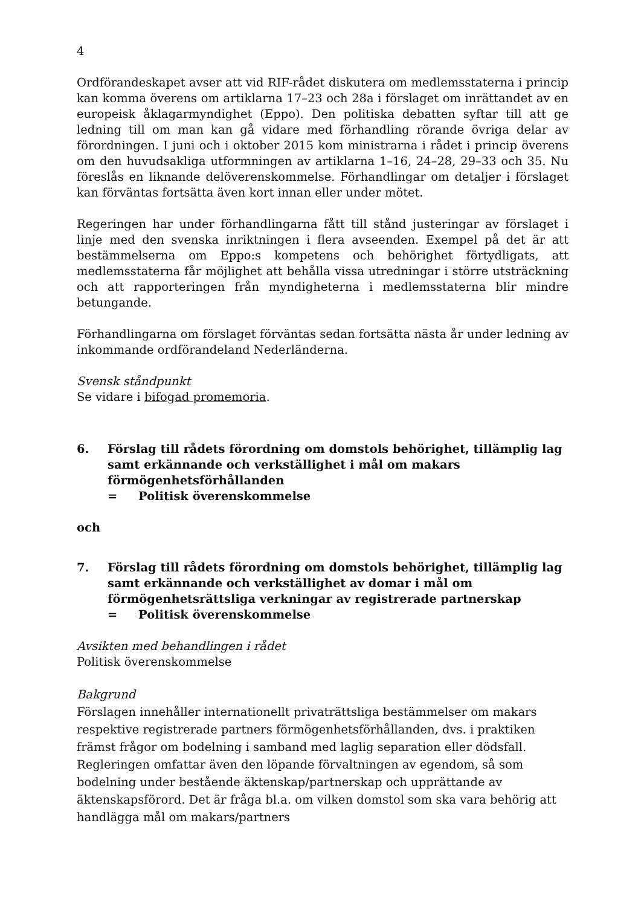4
Ordförandeskapet avser att vid RIF-rådet diskutera om medlemsstaterna i princip kan komma överens om artiklarna 17–23 och 28a i förslaget om inrättandet av en europeisk åklagarmyndighet (Eppo). Den politiska debatten syftar till att ge ledning till om man kan gå vidare med förhandling rörande övriga delar av förordningen. I juni och i oktober 2015 kom ministrarna i rådet i princip överens om den huvudsakliga utformningen av artiklarna 1–16, 24–28, 29–33 och 35. Nu föreslås en liknande delöverenskommelse. Förhandlingar om detaljer i förslaget kan förväntas fortsätta även kort innan eller under mötet.
Regeringen har under förhandlingarna fått till stånd justeringar av förslaget i linje med den svenska inriktningen i flera avseenden. Exempel på det är att bestämmelserna om Eppo:s kompetens och behörighet förtydligats, att medlemsstaterna får möjlighet att behålla vissa utredningar i större utsträckning och att rapporteringen från myndigheterna i medlemsstaterna blir mindre betungande.
Förhandlingarna om förslaget förväntas sedan fortsätta nästa år under ledning av inkommande ordförandeland Nederländerna.
Svensk ståndpunkt
Se vidare i bifogad promemoria.
6. Förslag till rådets förordning om domstols behörighet, tillämplig lag samt erkännande och verkställighet i mål om makars förmögenhetsförhållanden
= Politisk överenskommelse
och
7. Förslag till rådets förordning om domstols behörighet, tillämplig lag samt erkännande och verkställighet av domar i mål om förmögenhetsrättsliga verkningar av registrerade partnerskap
= Politisk överenskommelse
Avsikten med behandlingen i rådet
Politisk överenskommelse
Bakgrund
Förslagen innehåller internationellt privaträttsliga bestämmelser om makars respektive registrerade partners förmögenhetsförhållanden, dvs. i praktiken främst frågor om bodelning i samband med laglig separation eller dödsfall. Regleringen omfattar även den löpande förvaltningen av egendom, så som bodelning under bestående äktenskap/partnerskap och upprättande av äktenskapsförord. Det är fråga bl.a. om vilken domstol som ska vara behörig att handlägga mål om makars/partners